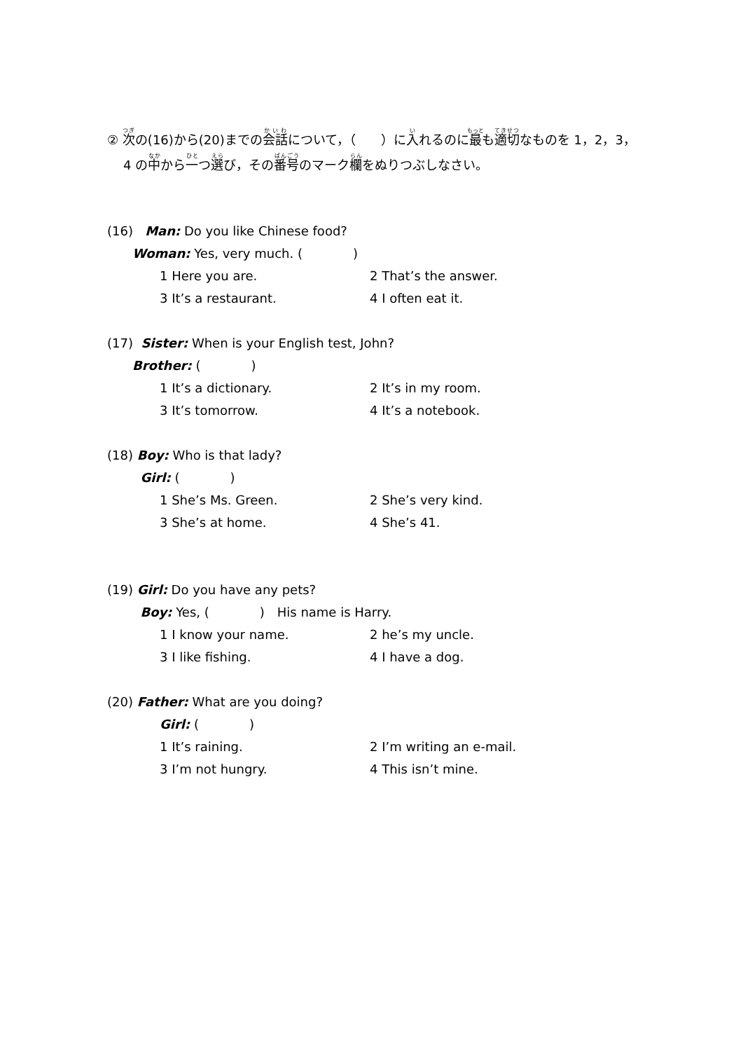② 次の(16)から(20)までの会話について，（　　）に入れるのに最も適切なものを 1，2，3，
4 の中から一つ選び，その番号のマーク欄をぬりつぶしなさい。
(16) Man: Do you like Chinese food?
Woman: Yes, very much. (　　　　)
1 Here you are. 2 That’s the answer.
3 It’s a restaurant. 4 I often eat it.
(17) Sister: When is your English test, John?
Brother: (　　　　)
1 It’s a dictionary. 2 It’s in my room.
3 It’s tomorrow. 4 It’s a notebook.
(18) Boy: Who is that lady?
Girl: (　　　　)
1 She’s Ms. Green. 2 She’s very kind.
3 She’s at home. 4 She’s 41.
(19) Girl: Do you have any pets?
Boy: Yes, (　　　　)　His name is Harry.
1 I know your name. 2 he’s my uncle.
3 I like fishing. 4 I have a dog.
(20) Father: What are you doing?
Girl: (　　　　)
1 It’s raining. 2 I’m writing an e-mail.
3 I’m not hungry. 4 This isn’t mine.